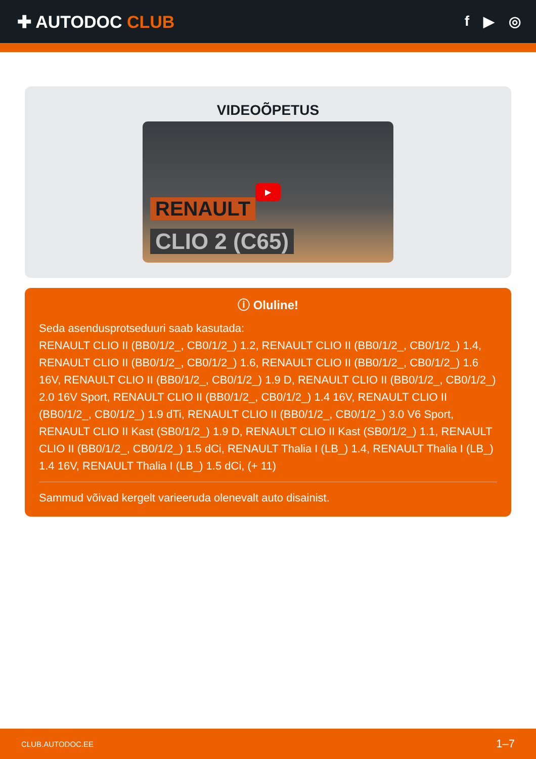✚ AUTODOC CLUB
f ▶ ◎
VIDEOÕPETUS
▶
RENAULT
CLIO 2 (C65)
ⓘ Oluline!
Seda asendusprotseduuri saab kasutada:
RENAULT CLIO II (BB0/1/2_, CB0/1/2_) 1.2, RENAULT CLIO II (BB0/1/2_, CB0/1/2_) 1.4, RENAULT CLIO II (BB0/1/2_, CB0/1/2_) 1.6, RENAULT CLIO II (BB0/1/2_, CB0/1/2_) 1.6 16V, RENAULT CLIO II (BB0/1/2_, CB0/1/2_) 1.9 D, RENAULT CLIO II (BB0/1/2_, CB0/1/2_) 2.0 16V Sport, RENAULT CLIO II (BB0/1/2_, CB0/1/2_) 1.4 16V, RENAULT CLIO II (BB0/1/2_, CB0/1/2_) 1.9 dTi, RENAULT CLIO II (BB0/1/2_, CB0/1/2_) 3.0 V6 Sport, RENAULT CLIO II Kast (SB0/1/2_) 1.9 D, RENAULT CLIO II Kast (SB0/1/2_) 1.1, RENAULT CLIO II (BB0/1/2_, CB0/1/2_) 1.5 dCi, RENAULT Thalia I (LB_) 1.4, RENAULT Thalia I (LB_) 1.4 16V, RENAULT Thalia I (LB_) 1.5 dCi, (+ 11)
Sammud võivad kergelt varieeruda olenevalt auto disainist.
CLUB.AUTODOC.EE 1–7